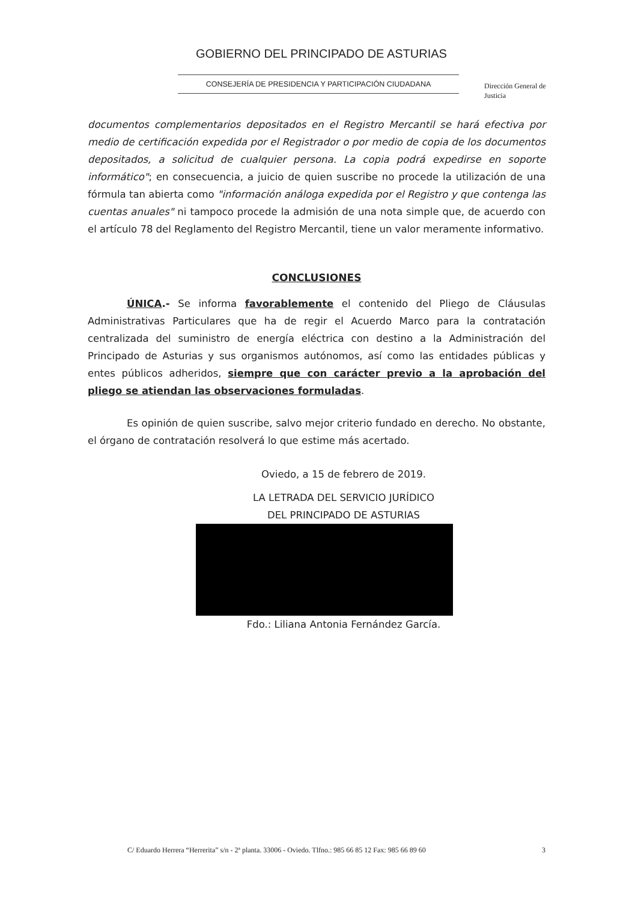GOBIERNO DEL PRINCIPADO DE ASTURIAS
CONSEJERÍA DE PRESIDENCIA Y PARTICIPACIÓN CIUDADANA
Dirección General de
Justicia
documentos complementarios depositados en el Registro Mercantil se hará efectiva por medio de certificación expedida por el Registrador o por medio de copia de los documentos depositados, a solicitud de cualquier persona. La copia podrá expedirse en soporte informático"; en consecuencia, a juicio de quien suscribe no procede la utilización de una fórmula tan abierta como "información análoga expedida por el Registro y que contenga las cuentas anuales" ni tampoco procede la admisión de una nota simple que, de acuerdo con el artículo 78 del Reglamento del Registro Mercantil, tiene un valor meramente informativo.
CONCLUSIONES
ÚNICA.- Se informa favorablemente el contenido del Pliego de Cláusulas Administrativas Particulares que ha de regir el Acuerdo Marco para la contratación centralizada del suministro de energía eléctrica con destino a la Administración del Principado de Asturias y sus organismos autónomos, así como las entidades públicas y entes públicos adheridos, siempre que con carácter previo a la aprobación del pliego se atiendan las observaciones formuladas.
Es opinión de quien suscribe, salvo mejor criterio fundado en derecho. No obstante, el órgano de contratación resolverá lo que estime más acertado.
Oviedo, a 15 de febrero de 2019.
LA LETRADA DEL SERVICIO JURÍDICO
DEL PRINCIPADO DE ASTURIAS
Fdo.: Liliana Antonia Fernández García.
C/ Eduardo Herrera “Herrerita” s/n - 2ª planta. 33006 - Oviedo. Tlfno.: 985 66 85 12 Fax: 985 66 89 60 3